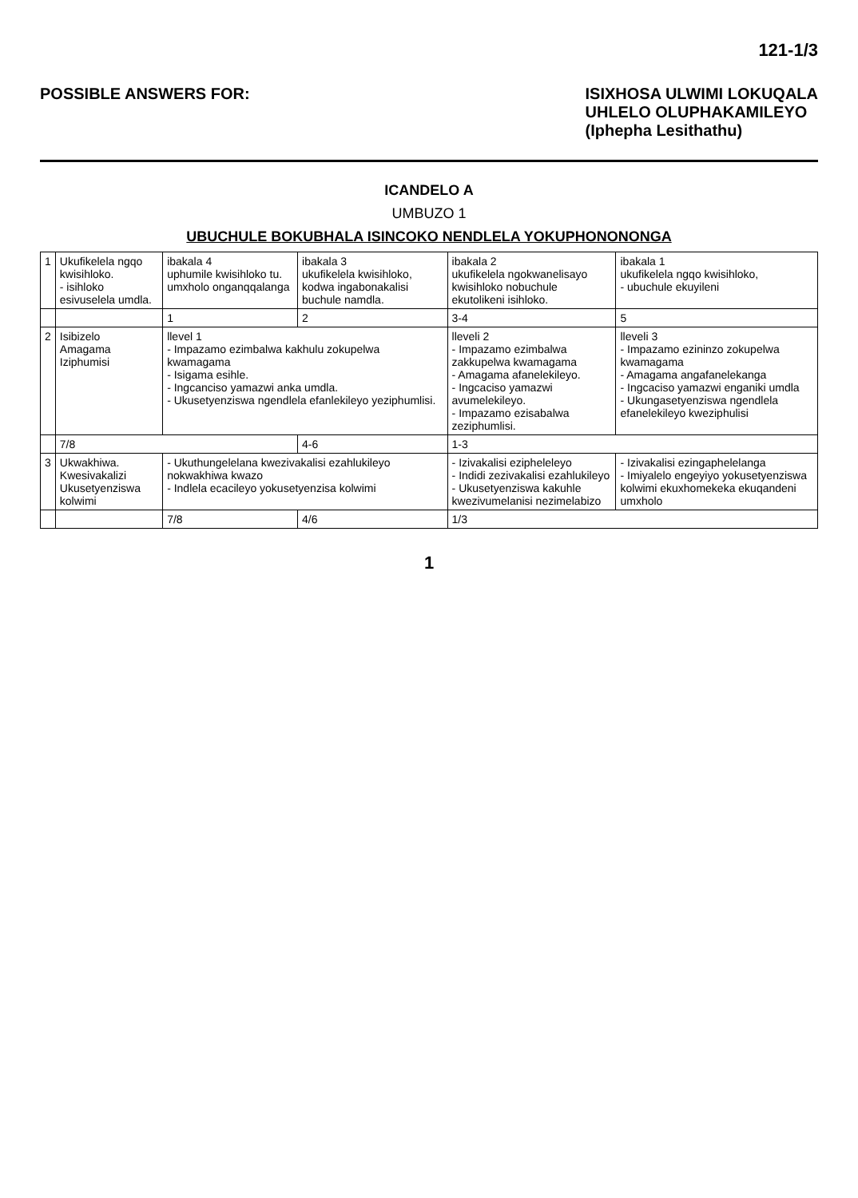121-1/3
POSSIBLE ANSWERS FOR: ISIXHOSA ULWIMI LOKUQALA
UHLELO OLUPHAKAMILEYO
(Iphepha Lesithathu)
ICANDELO A
UMBUZO 1
UBUCHULE BOKUBHALA ISINCOKO NENDLELA YOKUPHONONONGA
| 1 | Ukufikelela ngqo kwisihloko. - isihloko esivuselela umdla. | ibakala 4 uphumile kwisihloko tu. umxholo onganqqalanga | ibakala 3 ukufikelela kwisihloko, kodwa ingabonakalisi buchule namdla. | ibakala 2 ukufikelela ngokwanelisayo kwisihloko nobuchule ekutolikeni isihloko. | ibakala 1 ukufikelela ngqo kwisihloko, - ubuchule ekuyileni |
| | | 1 | 2 | 3-4 | 5 |
| 2 | Isibizelo Amagama Iziphumisi | llevel 1 - Impazamo ezimbalwa kakhulu zokupelwa kwamagama - Isigama esihle. - Ingcanciso yamazwi anka umdla. - Ukusetyenziswa ngendlela efanlekileyo yeziphumlisi. | | lleveli 2 - Impazamo ezimbalwa zakkupelwa kwamagama - Amagama afanelekileyo. - Ingcaciso yamazwi avumelekileyo. - Impazamo ezisabalwa zeziphumlisi. | lleveli 3 - Impazamo ezininzo zokupelwa kwamagama - Amagama angafanelekanga - Ingcaciso yamazwi enganiki umdla - Ukungasetyenziswa ngendlela efanelekileyo kweziphulisi |
| | 7/8 | | 4-6 | 1-3 | |
| 3 | Ukwakhiwa. Kwesivakalizi Ukusetyenziswa kolwimi | - Ukuthungelelana kwezivakalisi ezahlukileyo nokwakhiwa kwazo - Indlela ecacileyo yokusetyenzisa kolwimi | | - Izivakalisi ezipheleleyo - Indidi zezivakalisi ezahlukileyo - Ukusetyenziswa kakuhle kwezivumelanisi nezimelabizo | - Izivakalisi ezingaphelelanga - Imiyalelo engeyiyo yokusetyenziswa kolwimi ekuxhomekeka ekuqandeni umxholo |
| | | 7/8 | 4/6 | 1/3 | |
1